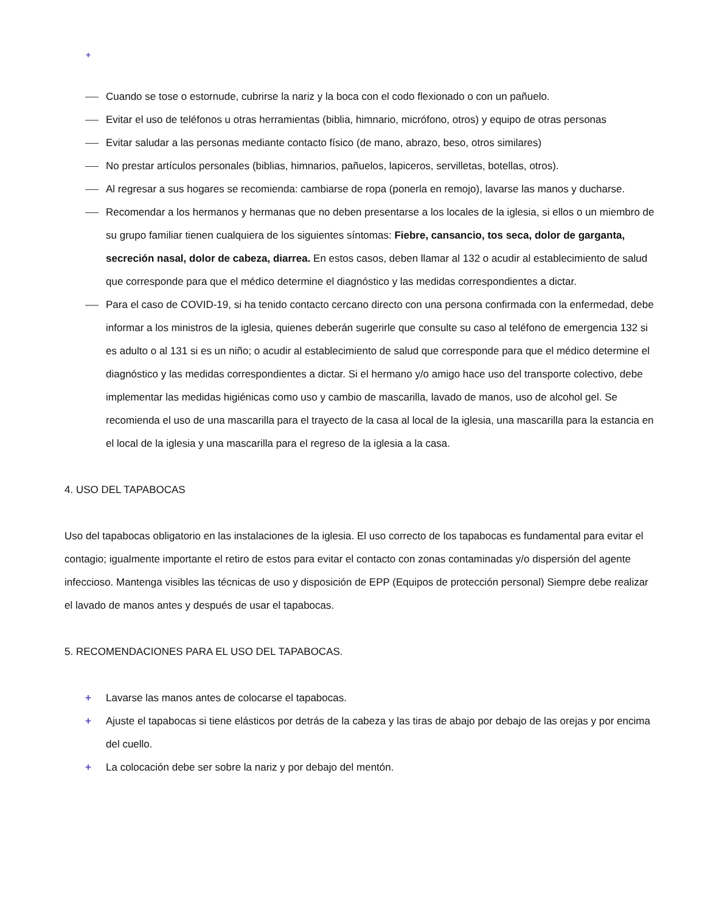+
Cuando se tose o estornude, cubrirse la nariz y la boca con el codo flexionado o con un pañuelo.
Evitar el uso de teléfonos u otras herramientas (biblia, himnario, micrófono, otros) y equipo de otras personas
Evitar saludar a las personas mediante contacto físico (de mano, abrazo, beso, otros similares)
No prestar artículos personales (biblias, himnarios, pañuelos, lapiceros, servilletas, botellas, otros).
Al regresar a sus hogares se recomienda: cambiarse de ropa (ponerla en remojo), lavarse las manos y ducharse.
Recomendar a los hermanos y hermanas que no deben presentarse a los locales de la iglesia, si ellos o un miembro de su grupo familiar tienen cualquiera de los siguientes síntomas: Fiebre, cansancio, tos seca, dolor de garganta, secreción nasal, dolor de cabeza, diarrea. En estos casos, deben llamar al 132 o acudir al establecimiento de salud que corresponde para que el médico determine el diagnóstico y las medidas correspondientes a dictar.
Para el caso de COVID-19, si ha tenido contacto cercano directo con una persona confirmada con la enfermedad, debe informar a los ministros de la iglesia, quienes deberán sugerirle que consulte su caso al teléfono de emergencia 132 si es adulto o al 131 si es un niño; o acudir al establecimiento de salud que corresponde para que el médico determine el diagnóstico y las medidas correspondientes a dictar. Si el hermano y/o amigo hace uso del transporte colectivo, debe implementar las medidas higiénicas como uso y cambio de mascarilla, lavado de manos, uso de alcohol gel. Se recomienda el uso de una mascarilla para el trayecto de la casa al local de la iglesia, una mascarilla para la estancia en el local de la iglesia y una mascarilla para el regreso de la iglesia a la casa.
4. USO DEL TAPABOCAS
Uso del tapabocas obligatorio en las instalaciones de la iglesia. El uso correcto de los tapabocas es fundamental para evitar el contagio; igualmente importante el retiro de estos para evitar el contacto con zonas contaminadas y/o dispersión del agente infeccioso. Mantenga visibles las técnicas de uso y disposición de EPP (Equipos de protección personal) Siempre debe realizar el lavado de manos antes y después de usar el tapabocas.
5. RECOMENDACIONES PARA EL USO DEL TAPABOCAS.
+ Lavarse las manos antes de colocarse el tapabocas.
+ Ajuste el tapabocas si tiene elásticos por detrás de la cabeza y las tiras de abajo por debajo de las orejas y por encima del cuello.
+ La colocación debe ser sobre la nariz y por debajo del mentón.